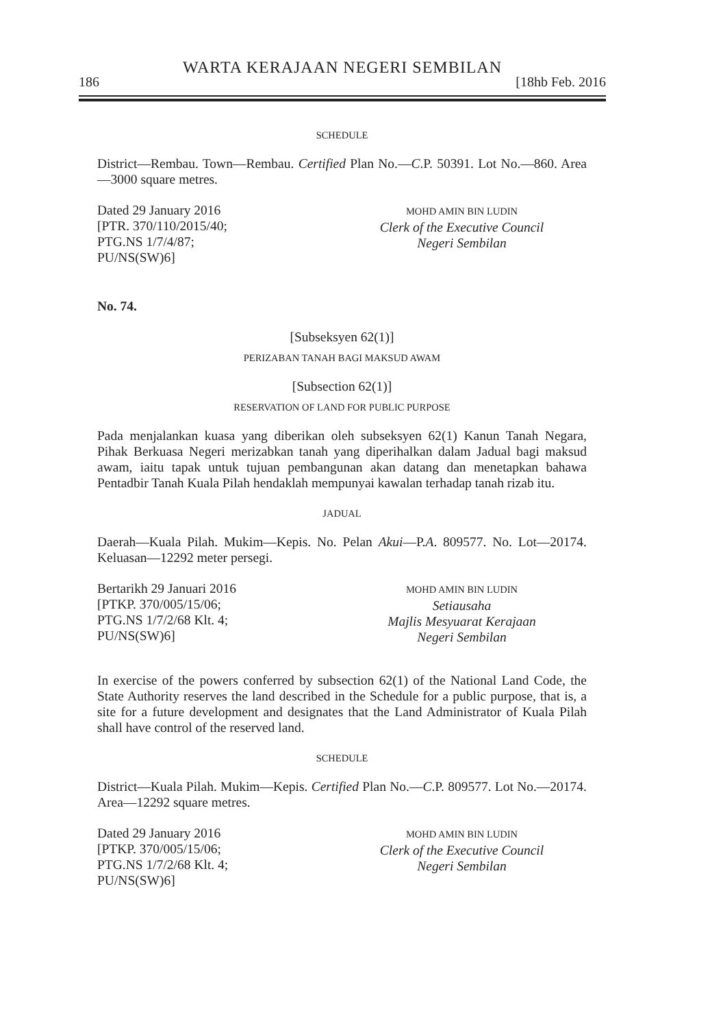WARTA KERAJAAN NEGERI SEMBILAN
186 [18hb Feb. 2016
SCHEDULE
District—Rembau. Town—Rembau. Certified Plan No.—C.P. 50391. Lot No.—860. Area—3000 square metres.
Dated 29 January 2016
[PTR. 370/110/2015/40;
PTG.NS 1/7/4/87;
PU/NS(SW)6]
MOHD AMIN BIN LUDIN
Clerk of the Executive Council
Negeri Sembilan
No. 74.
[Subseksyen 62(1)]
PERIZABAN TANAH BAGI MAKSUD AWAM
[Subsection 62(1)]
RESERVATION OF LAND FOR PUBLIC PURPOSE
Pada menjalankan kuasa yang diberikan oleh subseksyen 62(1) Kanun Tanah Negara, Pihak Berkuasa Negeri merizabkan tanah yang diperihalkan dalam Jadual bagi maksud awam, iaitu tapak untuk tujuan pembangunan akan datang dan menetapkan bahawa Pentadbir Tanah Kuala Pilah hendaklah mempunyai kawalan terhadap tanah rizab itu.
JADUAL
Daerah—Kuala Pilah. Mukim—Kepis. No. Pelan Akui—P.A. 809577. No. Lot—20174. Keluasan—12292 meter persegi.
Bertarikh 29 Januari 2016
[PTKP. 370/005/15/06;
PTG.NS 1/7/2/68 Klt. 4;
PU/NS(SW)6]
MOHD AMIN BIN LUDIN
Setiausaha
Majlis Mesyuarat Kerajaan
Negeri Sembilan
In exercise of the powers conferred by subsection 62(1) of the National Land Code, the State Authority reserves the land described in the Schedule for a public purpose, that is, a site for a future development and designates that the Land Administrator of Kuala Pilah shall have control of the reserved land.
SCHEDULE
District—Kuala Pilah. Mukim—Kepis. Certified Plan No.—C.P. 809577. Lot No.—20174. Area—12292 square metres.
Dated 29 January 2016
[PTKP. 370/005/15/06;
PTG.NS 1/7/2/68 Klt. 4;
PU/NS(SW)6]
MOHD AMIN BIN LUDIN
Clerk of the Executive Council
Negeri Sembilan